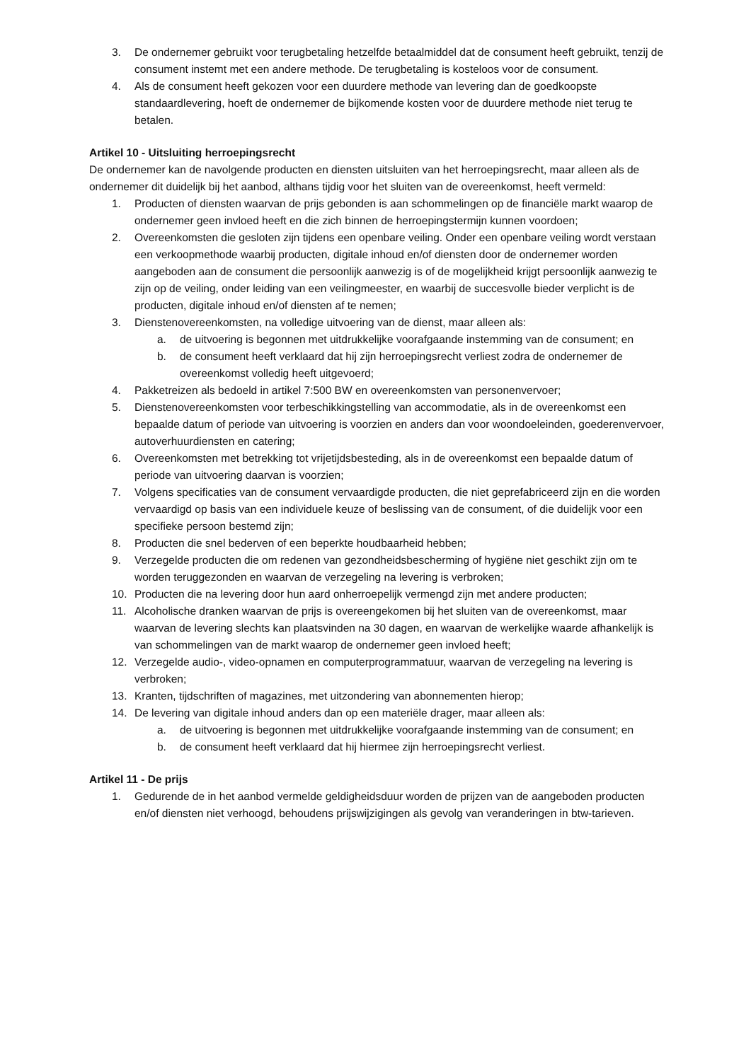3. De ondernemer gebruikt voor terugbetaling hetzelfde betaalmiddel dat de consument heeft gebruikt, tenzij de consument instemt met een andere methode. De terugbetaling is kosteloos voor de consument.
4. Als de consument heeft gekozen voor een duurdere methode van levering dan de goedkoopste standaardlevering, hoeft de ondernemer de bijkomende kosten voor de duurdere methode niet terug te betalen.
Artikel 10 - Uitsluiting herroepingsrecht
De ondernemer kan de navolgende producten en diensten uitsluiten van het herroepingsrecht, maar alleen als de ondernemer dit duidelijk bij het aanbod, althans tijdig voor het sluiten van de overeenkomst, heeft vermeld:
1. Producten of diensten waarvan de prijs gebonden is aan schommelingen op de financiële markt waarop de ondernemer geen invloed heeft en die zich binnen de herroepingstermijn kunnen voordoen;
2. Overeenkomsten die gesloten zijn tijdens een openbare veiling. Onder een openbare veiling wordt verstaan een verkoopmethode waarbij producten, digitale inhoud en/of diensten door de ondernemer worden aangeboden aan de consument die persoonlijk aanwezig is of de mogelijkheid krijgt persoonlijk aanwezig te zijn op de veiling, onder leiding van een veilingmeester, en waarbij de succesvolle bieder verplicht is de producten, digitale inhoud en/of diensten af te nemen;
3. Dienstenovereenkomsten, na volledige uitvoering van de dienst, maar alleen als:
a. de uitvoering is begonnen met uitdrukkelijke voorafgaande instemming van de consument; en
b. de consument heeft verklaard dat hij zijn herroepingsrecht verliest zodra de ondernemer de overeenkomst volledig heeft uitgevoerd;
4. Pakketreizen als bedoeld in artikel 7:500 BW en overeenkomsten van personenvervoer;
5. Dienstenovereenkomsten voor terbeschikkingstelling van accommodatie, als in de overeenkomst een bepaalde datum of periode van uitvoering is voorzien en anders dan voor woondoeleinden, goederenvervoer, autoverhuurdiensten en catering;
6. Overeenkomsten met betrekking tot vrijetijdsbesteding, als in de overeenkomst een bepaalde datum of periode van uitvoering daarvan is voorzien;
7. Volgens specificaties van de consument vervaardigde producten, die niet geprefabriceerd zijn en die worden vervaardigd op basis van een individuele keuze of beslissing van de consument, of die duidelijk voor een specifieke persoon bestemd zijn;
8. Producten die snel bederven of een beperkte houdbaarheid hebben;
9. Verzegelde producten die om redenen van gezondheidsbescherming of hygiëne niet geschikt zijn om te worden teruggezonden en waarvan de verzegeling na levering is verbroken;
10. Producten die na levering door hun aard onherroepelijk vermengd zijn met andere producten;
11. Alcoholische dranken waarvan de prijs is overeengekomen bij het sluiten van de overeenkomst, maar waarvan de levering slechts kan plaatsvinden na 30 dagen, en waarvan de werkelijke waarde afhankelijk is van schommelingen van de markt waarop de ondernemer geen invloed heeft;
12. Verzegelde audio-, video-opnamen en computerprogrammatuur, waarvan de verzegeling na levering is verbroken;
13. Kranten, tijdschriften of magazines, met uitzondering van abonnementen hierop;
14. De levering van digitale inhoud anders dan op een materiële drager, maar alleen als:
a. de uitvoering is begonnen met uitdrukkelijke voorafgaande instemming van de consument; en
b. de consument heeft verklaard dat hij hiermee zijn herroepingsrecht verliest.
Artikel 11 - De prijs
1. Gedurende de in het aanbod vermelde geldigheidsduur worden de prijzen van de aangeboden producten en/of diensten niet verhoogd, behoudens prijswijzigingen als gevolg van veranderingen in btw-tarieven.